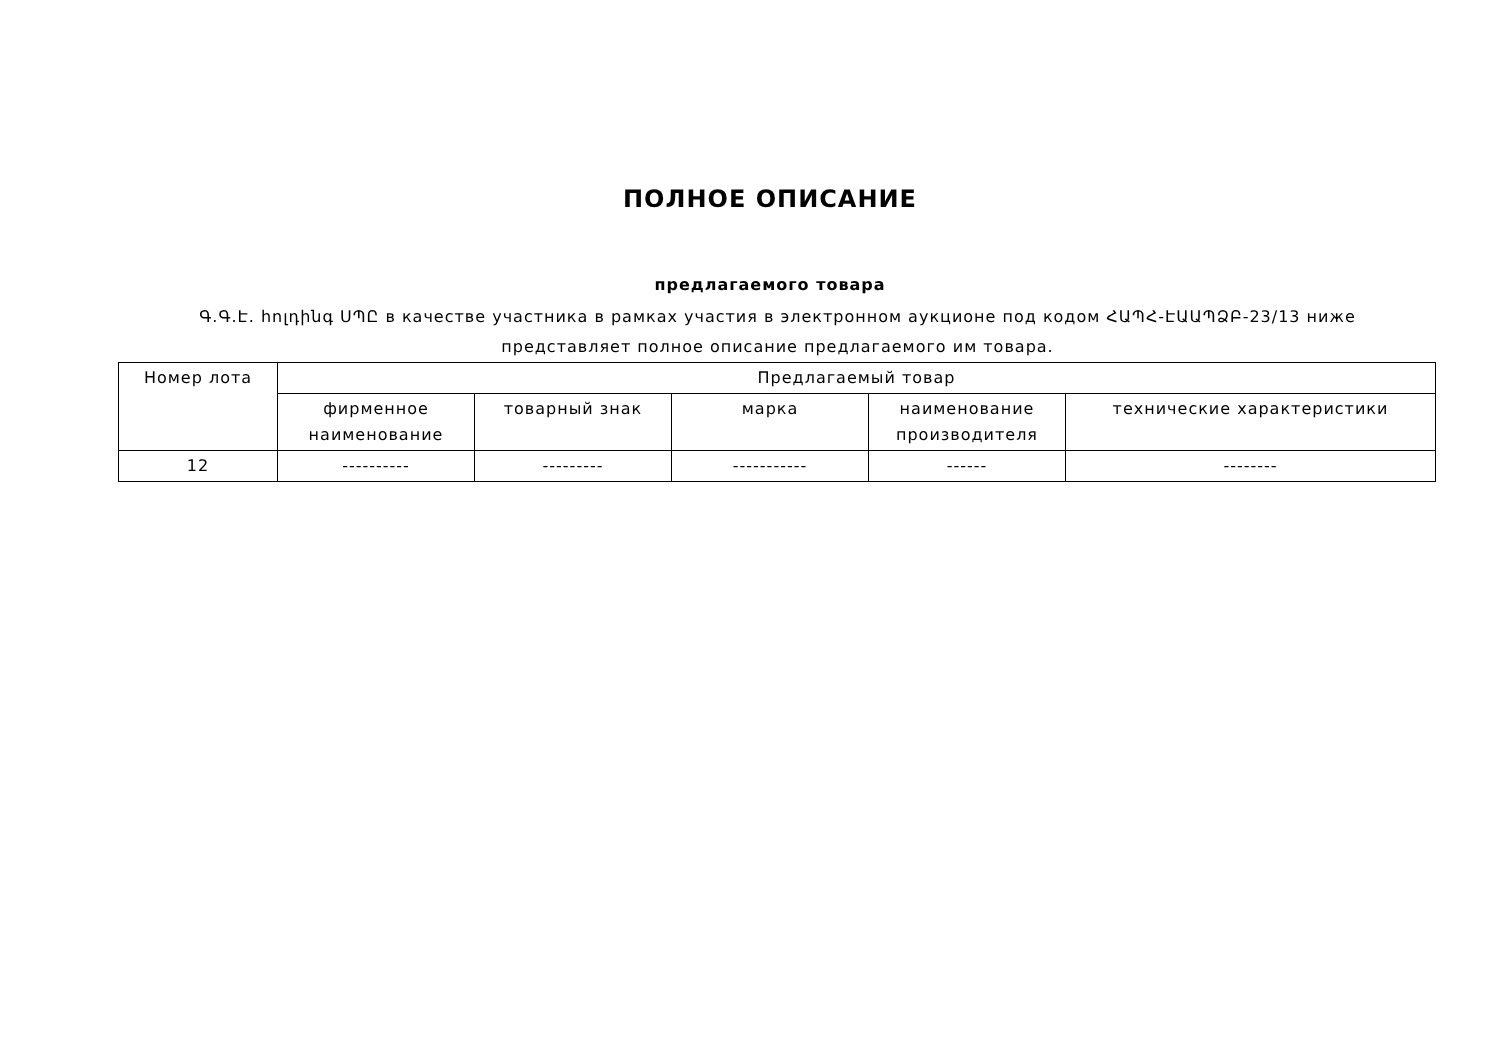ПОЛНОЕ ОПИСАНИЕ
предлагаемого товара
Գ.Գ.Է. հոլդինգ ՍՊԸ в качестве участника в рамках участия в электронном аукционе под кодом ՀԱՊՀ-ԷԱԱՊՁԲ-23/13 ниже представляет полное описание предлагаемого им товара.
| Номер лота | Предлагаемый товар | | | | |
| --- | --- | --- | --- | --- | --- |
| | фирменное наименование | товарный знак | марка | наименование производителя | технические характеристики |
| 12 | ---------- | --------- | ----------- | ------ | -------- |